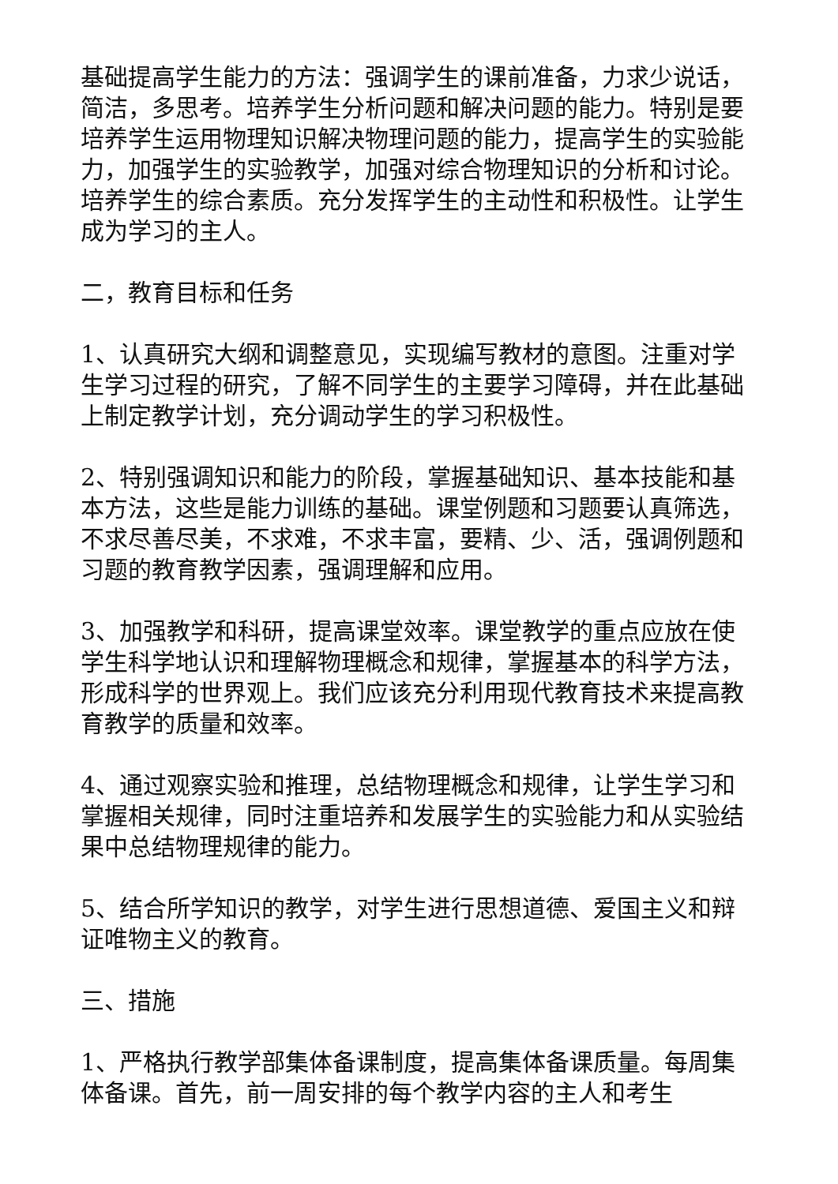基础提高学生能力的方法：强调学生的课前准备，力求少说话，简洁，多思考。培养学生分析问题和解决问题的能力。特别是要培养学生运用物理知识解决物理问题的能力，提高学生的实验能力，加强学生的实验教学，加强对综合物理知识的分析和讨论。培养学生的综合素质。充分发挥学生的主动性和积极性。让学生成为学习的主人。
二，教育目标和任务
1、认真研究大纲和调整意见，实现编写教材的意图。注重对学生学习过程的研究，了解不同学生的主要学习障碍，并在此基础上制定教学计划，充分调动学生的学习积极性。
2、特别强调知识和能力的阶段，掌握基础知识、基本技能和基本方法，这些是能力训练的基础。课堂例题和习题要认真筛选，不求尽善尽美，不求难，不求丰富，要精、少、活，强调例题和习题的教育教学因素，强调理解和应用。
3、加强教学和科研，提高课堂效率。课堂教学的重点应放在使学生科学地认识和理解物理概念和规律，掌握基本的科学方法，形成科学的世界观上。我们应该充分利用现代教育技术来提高教育教学的质量和效率。
4、通过观察实验和推理，总结物理概念和规律，让学生学习和掌握相关规律，同时注重培养和发展学生的实验能力和从实验结果中总结物理规律的能力。
5、结合所学知识的教学，对学生进行思想道德、爱国主义和辩证唯物主义的教育。
三、措施
1、严格执行教学部集体备课制度，提高集体备课质量。每周集体备课。首先，前一周安排的每个教学内容的主人和考生